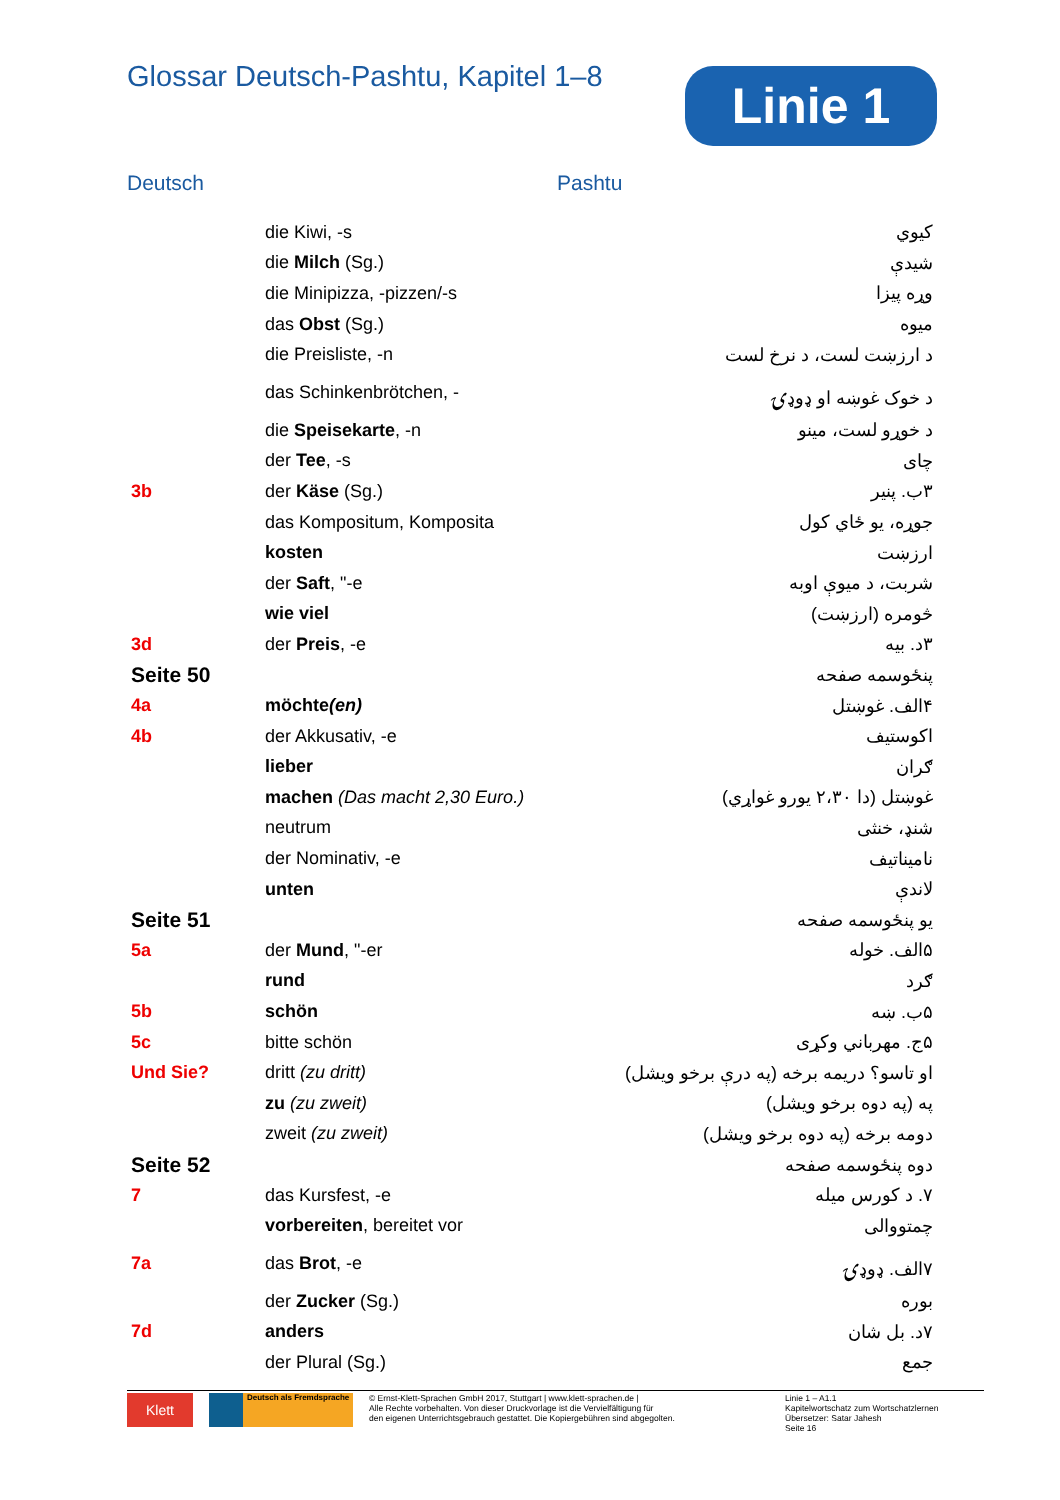Glossar Deutsch-Pashtu, Kapitel 1–8
Linie 1
Deutsch Pashtu
| | die Kiwi, -s | کیوي |
| | die Milch (Sg.) | شیدې |
| | die Minipizza, -pizzen/-s | وړه پیزا |
| | das Obst (Sg.) | میوه |
| | die Preisliste, -n | د ارزښت لست، د نرخ لست |
| | das Schinkenbrötchen, - | د خوک غوښه او ډوډۍ |
| | die Speisekarte , -n | د خوړو لست، مینو |
| | der Tee , -s | چای |
| 3b | der Käse (Sg.) | ۳ب. پنیر |
| | das Kompositum, Komposita | جوړه، یو ځاي کول |
| | kosten | ارزښت |
| | der Saft , "-e | شربت، د میوې اوبه |
| | wie viel | څومره (ارزښت) |
| 3d | der Preis , -e | ۳د. بیه |
| Seite 50 | | پنځوسمه صفحه |
| 4a | möchte (en) | ۴الف. غوښتل |
| 4b | der Akkusativ, -e | اکوستیف |
| | lieber | ګران |
| | machen (Das macht 2,30 Euro.) | غوښتل (دا ۲،۳۰ یورو غواړي) |
| | neutrum | شنډ، خنثی |
| | der Nominativ, -e | نامیناتیف |
| | unten | لاندې |
| Seite 51 | | یو پنځوسمه صفحه |
| 5a | der Mund , "-er | ۵الف. خوله |
| | rund | ګرد |
| 5b | schön | ۵ب. ښه |
| 5c | bitte schön | ۵ج. مهرباني وکړی |
| Und Sie? | dritt (zu dritt) | او تاسو؟ دریمه برخه (په درې برخو ویشل) |
| | zu (zu zweit) | په (په دوه برخو ویشل) |
| | zweit (zu zweit) | دومه برخه (په دوه برخو ویشل) |
| Seite 52 | | دوه پنځوسمه صفحه |
| 7 | das Kursfest, -e | ۷. د کورس میله |
| | vorbereiten , bereitet vor | چمتووالی |
| 7a | das Brot , -e | ۷الف. ډوډۍ |
| | der Zucker (Sg.) | بوره |
| 7d | anders | ۷د. بل شان |
| | der Plural (Sg.) | جمع |
Klett
Deutsch als Fremdsprache
© Ernst-Klett-Sprachen GmbH 2017, Stuttgart | www.klett-sprachen.de |
Alle Rechte vorbehalten. Von dieser Druckvorlage ist die Vervielfältigung für
den eigenen Unterrichtsgebrauch gestattet. Die Kopiergebühren sind abgegolten.
Linie 1 – A1.1
Kapitelwortschatz zum Wortschatzlernen
Übersetzer: Satar Jahesh
Seite 16